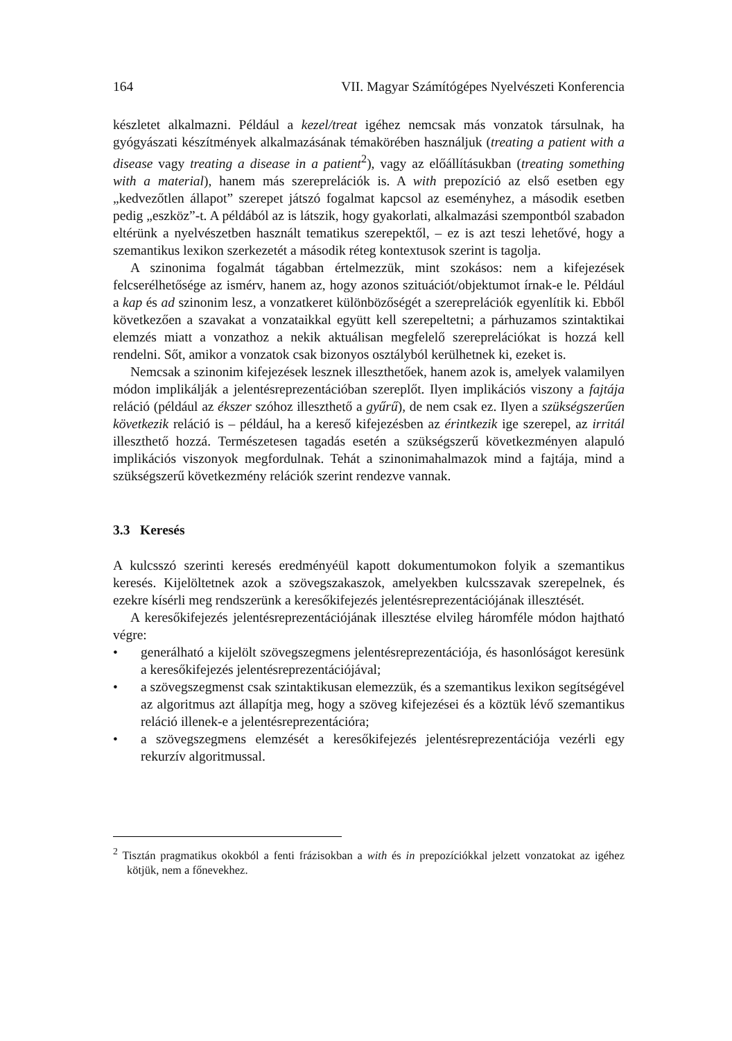164 VII. Magyar Számítógépes Nyelvészeti Konferencia
készletet alkalmazni. Például a kezel/treat igéhez nemcsak más vonzatok társulnak, ha gyógyászati készítmények alkalmazásának témakörében használjuk (treating a patient with a disease vagy treating a disease in a patient<sup>2</sup>), vagy az előállításukban (treating something with a material), hanem más szereprelációk is. A with prepozíció az első esetben egy „kedvezőtlen állapot” szerepet játszó fogalmat kapcsol az eseményhez, a második esetben pedig „eszköz”-t. A példából az is látszik, hogy gyakorlati, alkalmazási szempontból szabadon eltérünk a nyelvészetben használt tematikus szerepektől, – ez is azt teszi lehetővé, hogy a szemantikus lexikon szerkezetét a második réteg kontextusok szerint is tagolja.
A szinonima fogalmát tágabban értelmezzük, mint szokásos: nem a kifejezések felcserélhetősége az ismérv, hanem az, hogy azonos szituációt/objektumot írnak-e le. Például a kap és ad szinonim lesz, a vonzatkeret különbözőségét a szereprelációk egyenlítik ki. Ebből következően a szavakat a vonzataikkal együtt kell szerepeltetni; a párhuzamos szintaktikai elemzés miatt a vonzathoz a nekik aktuálisan megfelelő szereprelációkat is hozzá kell rendelni. Sőt, amikor a vonzatok csak bizonyos osztályból kerülhetnek ki, ezeket is.
Nemcsak a szinonim kifejezések lesznek illeszthetőek, hanem azok is, amelyek valamilyen módon implikálják a jelentésreprezentációban szereplőt. Ilyen implikációs viszony a fajtája reláció (például az ékszer szóhoz illeszthető a gyűrű), de nem csak ez. Ilyen a szükségszerűen következik reláció is – például, ha a kereső kifejezésben az érintkezik ige szerepel, az irritál illeszthető hozzá. Természetesen tagadás esetén a szükségszerű következményen alapuló implikációs viszonyok megfordulnak. Tehát a szinonimahalmazok mind a fajtája, mind a szükségszerű következmény relációk szerint rendezve vannak.
3.3 Keresés
A kulcsszó szerinti keresés eredményéül kapott dokumentumokon folyik a szemantikus keresés. Kijelöltetnek azok a szövegszakaszok, amelyekben kulcsszavak szerepelnek, és ezekre kísérli meg rendszerünk a keresőkifejezés jelentésreprezentációjának illesztését.
A keresőkifejezés jelentésreprezentációjának illesztése elvileg háromféle módon hajtható végre:
• generálható a kijelölt szövegszegmens jelentésreprezentációja, és hasonlóságot keresünk a keresőkifejezés jelentésreprezentációjával;
• a szövegszegmenst csak szintaktikusan elemezzük, és a szemantikus lexikon segítségével az algoritmus azt állapítja meg, hogy a szöveg kifejezései és a köztük lévő szemantikus reláció illenek-e a jelentésreprezentációra;
• a szövegszegmens elemzését a keresőkifejezés jelentésreprezentációja vezérli egy rekurzív algoritmussal.
<sup>2</sup> Tisztán pragmatikus okokból a fenti frázisokban a with és in prepozíciókkal jelzett vonzatokat az igéhez kötjük, nem a főnevekhez.